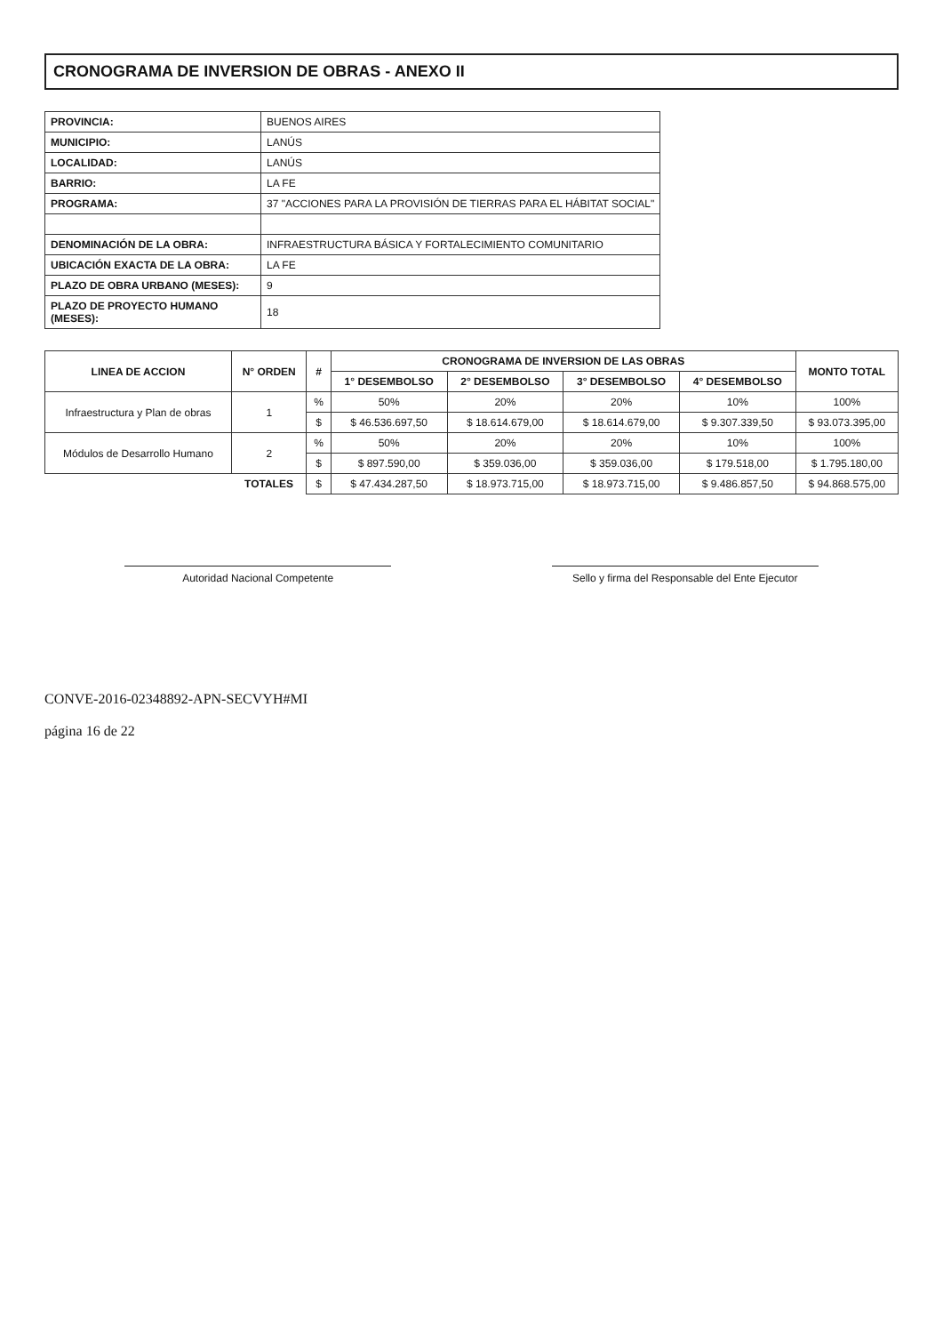CRONOGRAMA DE INVERSION DE OBRAS - ANEXO II
| PROVINCIA: | BUENOS AIRES |
| MUNICIPIO: | LANÚS |
| LOCALIDAD: | LANÚS |
| BARRIO: | LA FE |
| PROGRAMA: | 37 "ACCIONES PARA LA PROVISIÓN DE TIERRAS PARA EL HÁBITAT SOCIAL" |
| DENOMINACIÓN DE LA OBRA: | INFRAESTRUCTURA BÁSICA Y FORTALECIMIENTO COMUNITARIO |
| UBICACIÓN EXACTA DE LA OBRA: | LA FE |
| PLAZO DE OBRA URBANO (MESES): | 9 |
| PLAZO DE PROYECTO HUMANO (MESES): | 18 |
| LINEA DE ACCION | N° ORDEN | # | CRONOGRAMA DE INVERSION DE LAS OBRAS | | | | MONTO TOTAL |
| --- | --- | --- | --- | --- | --- | --- | --- |
| | | | 1° DESEMBOLSO | 2° DESEMBOLSO | 3° DESEMBOLSO | 4° DESEMBOLSO | |
| Infraestructura y Plan de obras | 1 | % | 50% | 20% | 20% | 10% | 100% |
| | | $ | $ 46.536.697,50 | $ 18.614.679,00 | $ 18.614.679,00 | $ 9.307.339,50 | $ 93.073.395,00 |
| Módulos de Desarrollo Humano | 2 | % | 50% | 20% | 20% | 10% | 100% |
| | | $ | $ 897.590,00 | $ 359.036,00 | $ 359.036,00 | $ 179.518,00 | $ 1.795.180,00 |
| | TOTALES | $ | $ 47.434.287,50 | $ 18.973.715,00 | $ 18.973.715,00 | $ 9.486.857,50 | $ 94.868.575,00 |
Autoridad Nacional Competente Sello y firma del Responsable del Ente Ejecutor
CONVE-2016-02348892-APN-SECVYH#MI
página 16 de 22